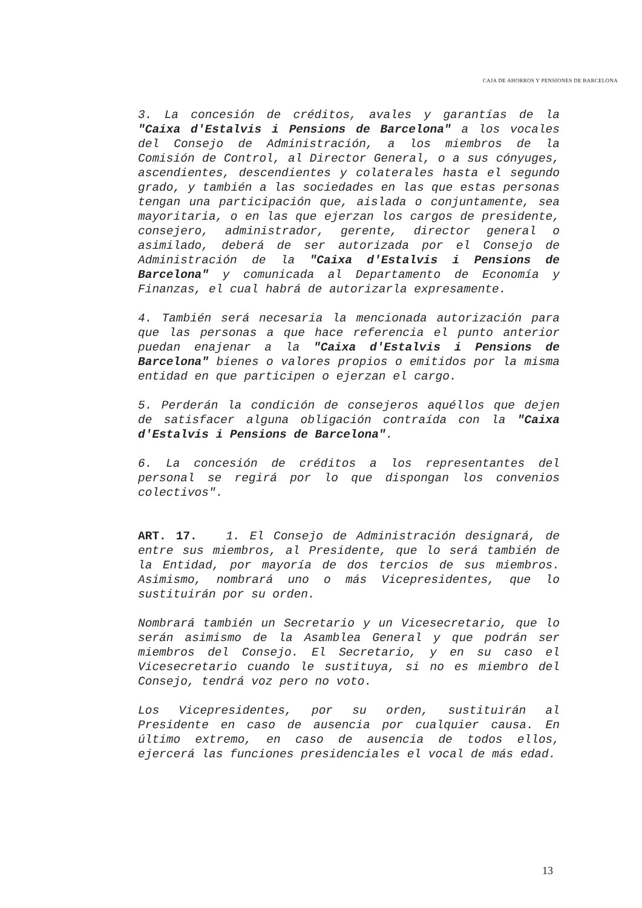CAJA DE AHORROS Y PENSIONES DE BARCELONA
3. La concesión de créditos, avales y garantías de la "Caixa d'Estalvis i Pensions de Barcelona" a los vocales del Consejo de Administración, a los miembros de la Comisión de Control, al Director General, o a sus cónyuges, ascendientes, descendientes y colaterales hasta el segundo grado, y también a las sociedades en las que estas personas tengan una participación que, aislada o conjuntamente, sea mayoritaria, o en las que ejerzan los cargos de presidente, consejero, administrador, gerente, director general o asimilado, deberá de ser autorizada por el Consejo de Administración de la "Caixa d'Estalvis i Pensions de Barcelona" y comunicada al Departamento de Economía y Finanzas, el cual habrá de autorizarla expresamente.
4. También será necesaria la mencionada autorización para que las personas a que hace referencia el punto anterior puedan enajenar a la "Caixa d'Estalvis i Pensions de Barcelona" bienes o valores propios o emitidos por la misma entidad en que participen o ejerzan el cargo.
5. Perderán la condición de consejeros aquéllos que dejen de satisfacer alguna obligación contraída con la "Caixa d'Estalvis i Pensions de Barcelona".
6. La concesión de créditos a los representantes del personal se regirá por lo que dispongan los convenios colectivos".
ART. 17. 1. El Consejo de Administración designará, de entre sus miembros, al Presidente, que lo será también de la Entidad, por mayoría de dos tercios de sus miembros. Asimismo, nombrará uno o más Vicepresidentes, que lo sustituirán por su orden.
Nombrará también un Secretario y un Vicesecretario, que lo serán asimismo de la Asamblea General y que podrán ser miembros del Consejo. El Secretario, y en su caso el Vicesecretario cuando le sustituya, si no es miembro del Consejo, tendrá voz pero no voto.
Los Vicepresidentes, por su orden, sustituirán al Presidente en caso de ausencia por cualquier causa. En último extremo, en caso de ausencia de todos ellos, ejercerá las funciones presidenciales el vocal de más edad.
13